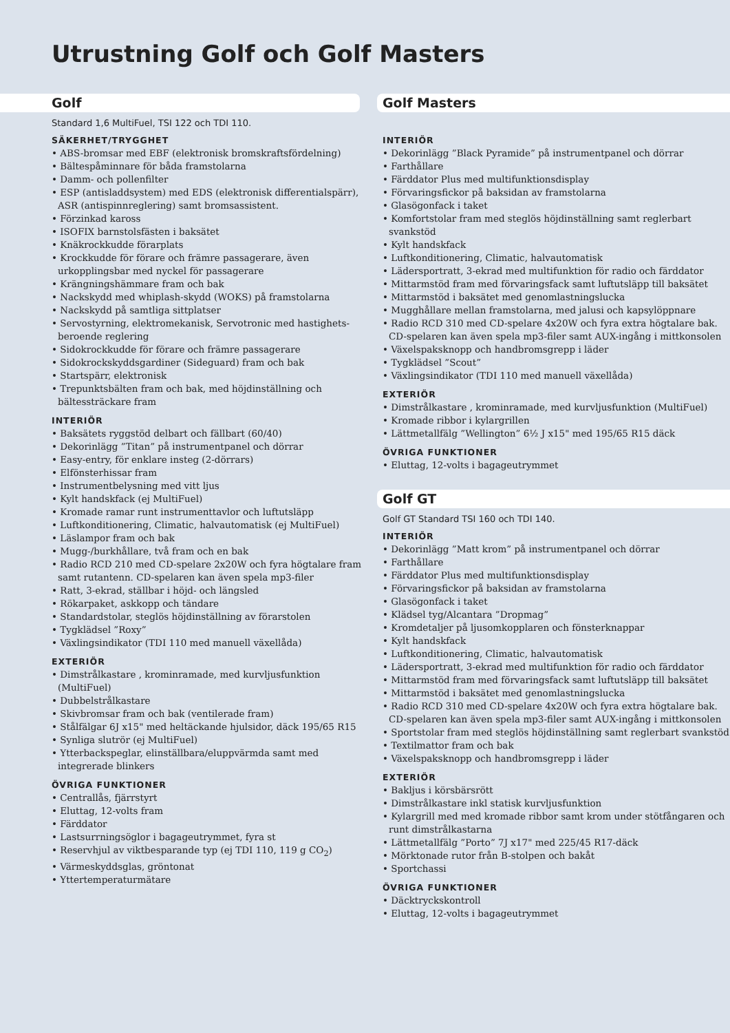Utrustning Golf och Golf Masters
Golf
Standard 1,6 MultiFuel, TSI 122 och TDI 110.
SÄKERHET/TRYGGHET
• ABS-bromsar med EBF (elektronisk bromskraftsfördelning)
• Bältespåminnare för båda framstolarna
• Damm- och pollenfilter
• ESP (antisladdsystem) med EDS (elektronisk differentialspärr), ASR (antispinnreglering) samt bromsassistent.
• Förzinkad kaross
• ISOFIX barnstolsfästen i baksätet
• Knäkrockkudde förarplats
• Krockkudde för förare och främre passagerare, även urkopplingsbar med nyckel för passagerare
• Krängningshämmare fram och bak
• Nackskydd med whiplash-skydd (WOKS) på framstolarna
• Nackskydd på samtliga sittplatser
• Servostyrning, elektromekanisk, Servotronic med hastighets-beroende reglering
• Sidokrockkudde för förare och främre passagerare
• Sidokrockskyddsgardiner (Sideguard) fram och bak
• Startspärr, elektronisk
• Trepunktsbälten fram och bak, med höjdinställning och bältessträckare fram
INTERIÖR
• Baksätets ryggstöd delbart och fällbart (60/40)
• Dekorinlägg ”Titan” på instrumentpanel och dörrar
• Easy-entry, för enklare insteg (2-dörrars)
• Elfönsterhissar fram
• Instrumentbelysning med vitt ljus
• Kylt handskfack (ej MultiFuel)
• Kromade ramar runt instrumenttavlor och luftutsläpp
• Luftkonditionering, Climatic, halvautomatisk (ej MultiFuel)
• Läslampor fram och bak
• Mugg-/burkhållare, två fram och en bak
• Radio RCD 210 med CD-spelare 2x20W och fyra högtalare fram samt rutantenn. CD-spelaren kan även spela mp3-filer
• Ratt, 3-ekrad, ställbar i höjd- och längsled
• Rökarpaket, askkopp och tändare
• Standardstolar, steglös höjdinställning av förarstolen
• Tygklädsel ”Roxy”
• Växlingsindikator (TDI 110 med manuell växellåda)
EXTERIÖR
• Dimstrålkastare , krominramade, med kurvljusfunktion (MultiFuel)
• Dubbelstrålkastare
• Skivbromsar fram och bak (ventilerade fram)
• Stålfälgar 6J x15" med heltäckande hjulsidor, däck 195/65 R15
• Synliga slutrör (ej MultiFuel)
• Ytterbackspeglar, elinställbara/eluppvärmda samt med integrerade blinkers
ÖVRIGA FUNKTIONER
• Centrallås, fjärrstyrt
• Eluttag, 12-volts fram
• Färddator
• Lastsurrningsöglor i bagageutrymmet, fyra st
• Reservhjul av viktbesparande typ (ej TDI 110, 119 g CO<sub>2</sub>)
• Värmeskyddsglas, gröntonat
• Yttertemperaturmätare
Golf Masters
INTERIÖR
• Dekorinlägg ”Black Pyramide” på instrumentpanel och dörrar
• Farthållare
• Färddator Plus med multifunktionsdisplay
• Förvaringsfickor på baksidan av framstolarna
• Glasögonfack i taket
• Komfortstolar fram med steglös höjdinställning samt reglerbart svankstöd
• Kylt handskfack
• Luftkonditionering, Climatic, halvautomatisk
• Lädersportratt, 3-ekrad med multifunktion för radio och färddator
• Mittarmstöd fram med förvaringsfack samt luftutsläpp till baksätet
• Mittarmstöd i baksätet med genomlastningslucka
• Mugghållare mellan framstolarna, med jalusi och kapsylöppnare
• Radio RCD 310 med CD-spelare 4x20W och fyra extra högtalare bak. CD-spelaren kan även spela mp3-filer samt AUX-ingång i mittkonsolen
• Växelspaksknopp och handbromsgrepp i läder
• Tygklädsel ”Scout”
• Växlingsindikator (TDI 110 med manuell växellåda)
EXTERIÖR
• Dimstrålkastare , krominramade, med kurvljusfunktion (MultiFuel)
• Kromade ribbor i kylargrillen
• Lättmetallfälg ”Wellington” 6½ J x15" med 195/65 R15 däck
ÖVRIGA FUNKTIONER
• Eluttag, 12-volts i bagageutrymmet
Golf GT
Golf GT Standard TSI 160 och TDI 140.
INTERIÖR
• Dekorinlägg ”Matt krom” på instrumentpanel och dörrar
• Farthållare
• Färddator Plus med multifunktionsdisplay
• Förvaringsfickor på baksidan av framstolarna
• Glasögonfack i taket
• Klädsel tyg/Alcantara ”Dropmag”
• Kromdetaljer på ljusomkopplaren och fönsterknappar
• Kylt handskfack
• Luftkonditionering, Climatic, halvautomatisk
• Lädersportratt, 3-ekrad med multifunktion för radio och färddator
• Mittarmstöd fram med förvaringsfack samt luftutsläpp till baksätet
• Mittarmstöd i baksätet med genomlastningslucka
• Radio RCD 310 med CD-spelare 4x20W och fyra extra högtalare bak. CD-spelaren kan även spela mp3-filer samt AUX-ingång i mittkonsolen
• Sportstolar fram med steglös höjdinställning samt reglerbart svankstöd
• Textilmattor fram och bak
• Växelspaksknopp och handbromsgrepp i läder
EXTERIÖR
• Bakljus i körsbärsrött
• Dimstrålkastare inkl statisk kurvljusfunktion
• Kylargrill med med kromade ribbor samt krom under stötfångaren och runt dimstrålkastarna
• Lättmetallfälg ”Porto” 7J x17" med 225/45 R17-däck
• Mörktonade rutor från B-stolpen och bakåt
• Sportchassi
ÖVRIGA FUNKTIONER
• Däcktryckskontroll
• Eluttag, 12-volts i bagageutrymmet